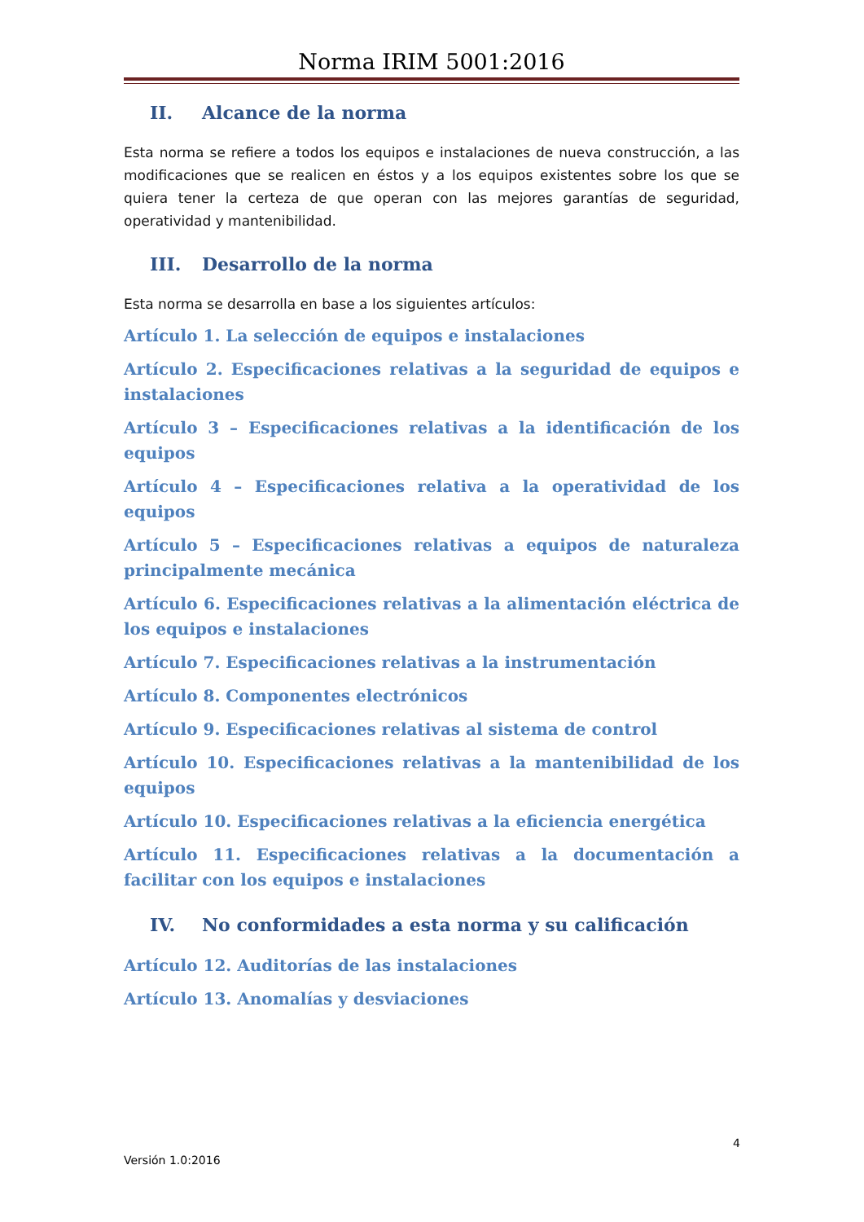Norma IRIM 5001:2016
II. Alcance de la norma
Esta norma se refiere a todos los equipos e instalaciones de nueva construcción, a las modificaciones que se realicen en éstos y a los equipos existentes sobre los que se quiera tener la certeza de que operan con las mejores garantías de seguridad, operatividad y mantenibilidad.
III. Desarrollo de la norma
Esta norma se desarrolla en base a los siguientes artículos:
Artículo 1. La selección de equipos e instalaciones
Artículo 2. Especificaciones relativas a la seguridad de equipos e instalaciones
Artículo 3 – Especificaciones relativas a la identificación de los equipos
Artículo 4 – Especificaciones relativa a la operatividad de los equipos
Artículo 5 – Especificaciones relativas a equipos de naturaleza principalmente mecánica
Artículo 6. Especificaciones relativas a la alimentación eléctrica de los equipos e instalaciones
Artículo 7. Especificaciones relativas a la instrumentación
Artículo 8. Componentes electrónicos
Artículo 9. Especificaciones relativas al sistema de control
Artículo 10. Especificaciones relativas a la mantenibilidad de los equipos
Artículo 10. Especificaciones relativas a la eficiencia energética
Artículo 11. Especificaciones relativas a la documentación a facilitar con los equipos e instalaciones
IV. No conformidades a esta norma y su calificación
Artículo 12. Auditorías de las instalaciones
Artículo 13. Anomalías y desviaciones
4
Versión 1.0:2016